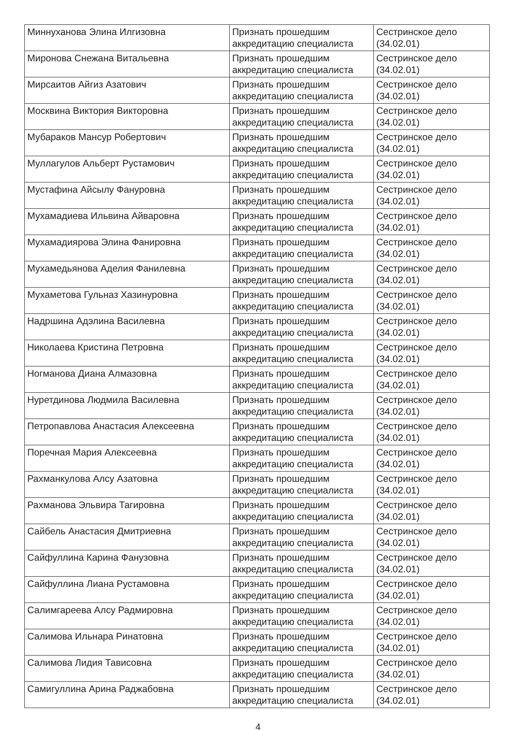| Миннуханова Элина Илгизовна | Признать прошедшим аккредитацию специалиста | Сестринское дело (34.02.01) |
| Миронова Снежана Витальевна | Признать прошедшим аккредитацию специалиста | Сестринское дело (34.02.01) |
| Мирсаитов Айгиз Азатович | Признать прошедшим аккредитацию специалиста | Сестринское дело (34.02.01) |
| Москвина Виктория Викторовна | Признать прошедшим аккредитацию специалиста | Сестринское дело (34.02.01) |
| Мубараков Мансур Робертович | Признать прошедшим аккредитацию специалиста | Сестринское дело (34.02.01) |
| Муллагулов Альберт Рустамович | Признать прошедшим аккредитацию специалиста | Сестринское дело (34.02.01) |
| Мустафина Айсылу Фануровна | Признать прошедшим аккредитацию специалиста | Сестринское дело (34.02.01) |
| Мухамадиева Ильвина Айваровна | Признать прошедшим аккредитацию специалиста | Сестринское дело (34.02.01) |
| Мухамадиярова Элина Фанировна | Признать прошедшим аккредитацию специалиста | Сестринское дело (34.02.01) |
| Мухамедьянова Аделия Фанилевна | Признать прошедшим аккредитацию специалиста | Сестринское дело (34.02.01) |
| Мухаметова Гульназ Хазинуровна | Признать прошедшим аккредитацию специалиста | Сестринское дело (34.02.01) |
| Надршина Адэлина Василевна | Признать прошедшим аккредитацию специалиста | Сестринское дело (34.02.01) |
| Николаева Кристина Петровна | Признать прошедшим аккредитацию специалиста | Сестринское дело (34.02.01) |
| Ногманова Диана Алмазовна | Признать прошедшим аккредитацию специалиста | Сестринское дело (34.02.01) |
| Нуретдинова Людмила Василевна | Признать прошедшим аккредитацию специалиста | Сестринское дело (34.02.01) |
| Петропавлова Анастасия Алексеевна | Признать прошедшим аккредитацию специалиста | Сестринское дело (34.02.01) |
| Поречная Мария Алексеевна | Признать прошедшим аккредитацию специалиста | Сестринское дело (34.02.01) |
| Рахманкулова Алсу Азатовна | Признать прошедшим аккредитацию специалиста | Сестринское дело (34.02.01) |
| Рахманова Эльвира Тагировна | Признать прошедшим аккредитацию специалиста | Сестринское дело (34.02.01) |
| Сайбель Анастасия Дмитриевна | Признать прошедшим аккредитацию специалиста | Сестринское дело (34.02.01) |
| Сайфуллина Карина Фанузовна | Признать прошедшим аккредитацию специалиста | Сестринское дело (34.02.01) |
| Сайфуллина Лиана Рустамовна | Признать прошедшим аккредитацию специалиста | Сестринское дело (34.02.01) |
| Салимгареева Алсу Радмировна | Признать прошедшим аккредитацию специалиста | Сестринское дело (34.02.01) |
| Салимова Ильнара Ринатовна | Признать прошедшим аккредитацию специалиста | Сестринское дело (34.02.01) |
| Салимова Лидия Тависовна | Признать прошедшим аккредитацию специалиста | Сестринское дело (34.02.01) |
| Самигуллина Арина Раджабовна | Признать прошедшим аккредитацию специалиста | Сестринское дело (34.02.01) |
4